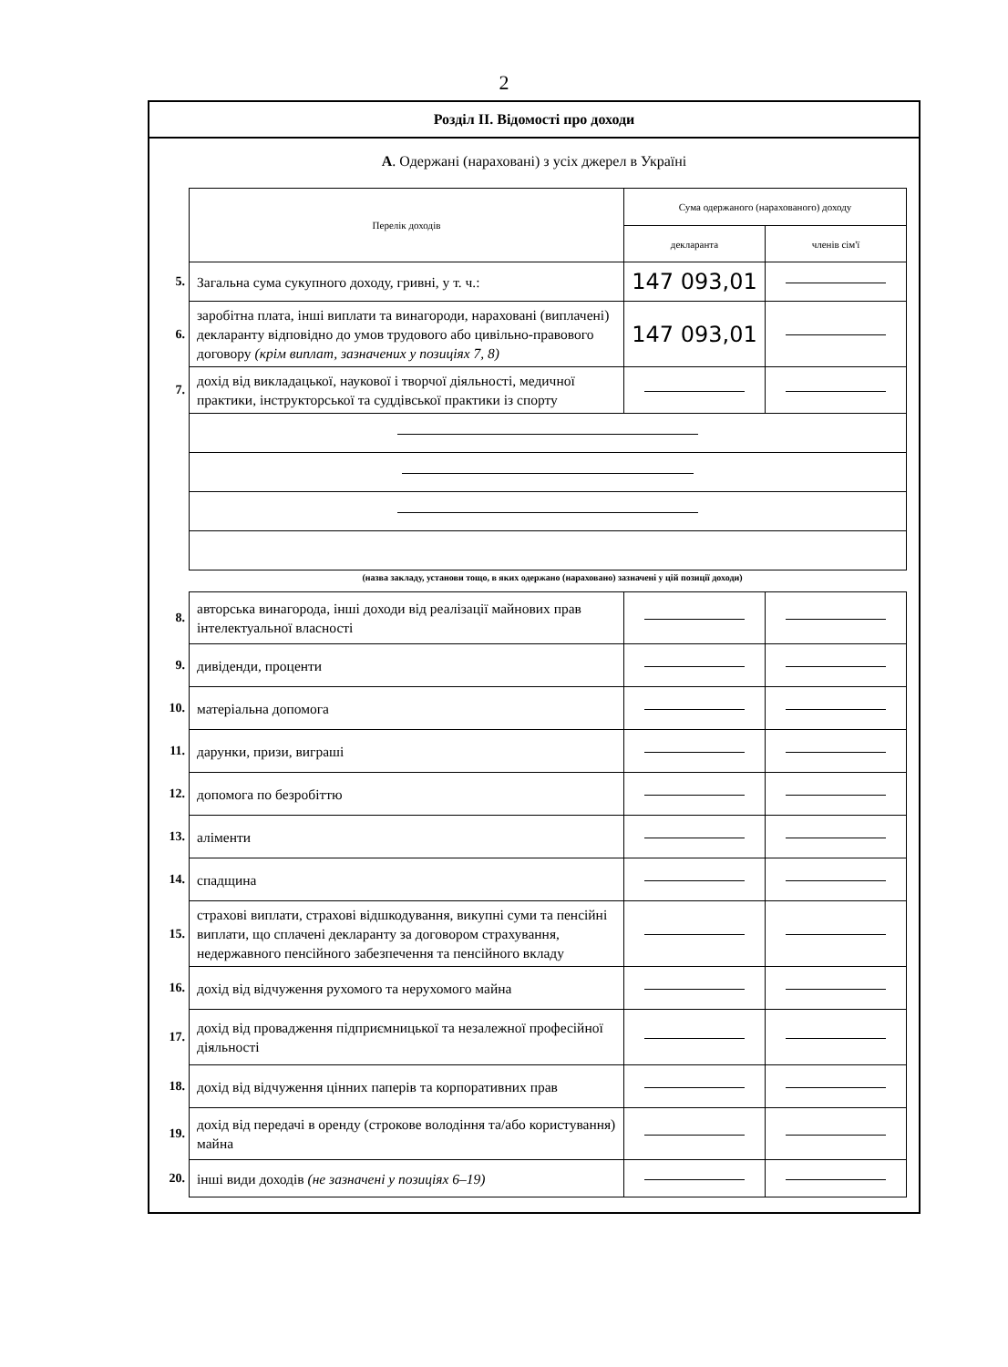2
Розділ ІІ. Відомості про доходи
А. Одержані (нараховані) з усіх джерел в Україні
| | Перелік доходів | Сума одержаного (нарахованого) доходу | |
| | | декларанта | членів сім'ї |
| 5. | Загальна сума сукупного доходу, гривні, у т. ч.: | 147 093,01 | |
| 6. | заробітна плата, інші виплати та винагороди, нараховані (виплачені) декларанту відповідно до умов трудового або цивільно-правового договору (крім виплат, зазначених у позиціях 7, 8) | 147 093,01 | |
| 7. | дохід від викладацької, наукової і творчої діяльності, медичної практики, інструкторської та суддівської практики із спорту | | |
(назва закладу, установи тощо, в яких одержано (нараховано) зазначені у цій позиції доходи)
| 8. | авторська винагорода, інші доходи від реалізації майнових прав інтелектуальної власності | | |
| 9. | дивіденди, проценти | | |
| 10. | матеріальна допомога | | |
| 11. | дарунки, призи, виграші | | |
| 12. | допомога по безробіттю | | |
| 13. | аліменти | | |
| 14. | спадщина | | |
| 15. | страхові виплати, страхові відшкодування, викупні суми та пенсійні виплати, що сплачені декларанту за договором страхування, недержавного пенсійного забезпечення та пенсійного вкладу | | |
| 16. | дохід від відчуження рухомого та нерухомого майна | | |
| 17. | дохід від провадження підприємницької та незалежної професійної діяльності | | |
| 18. | дохід від відчуження цінних паперів та корпоративних прав | | |
| 19. | дохід від передачі в оренду (строкове володіння та/або користування) майна | | |
| 20. | інші види доходів (не зазначені у позиціях 6–19) | | |